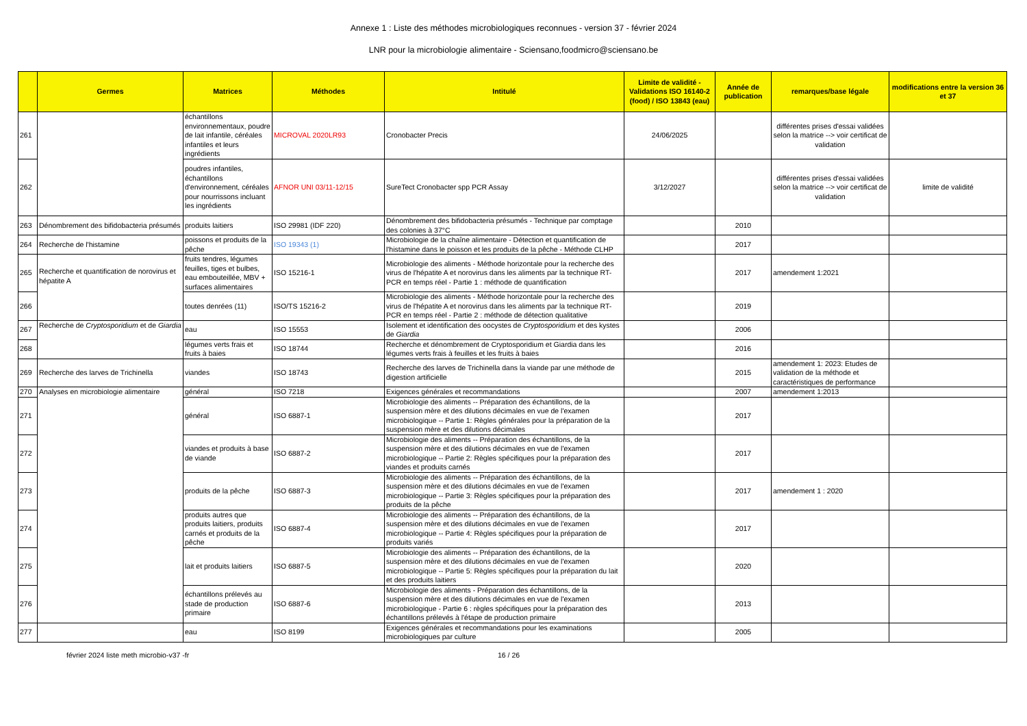Annexe 1 : Liste des méthodes microbiologiques reconnues - version 37 - février 2024
LNR pour la microbiologie alimentaire - Sciensano,foodmicro@sciensano.be
| | Germes | Matrices | Méthodes | Intitulé | Limite de validité - Validations ISO 16140-2 (food) / ISO 13843 (eau) | Année de publication | remarques/base légale | modifications entre la version 36 et 37 |
| --- | --- | --- | --- | --- | --- | --- | --- | --- |
| 261 | | échantillons environnementaux, poudre de lait infantile, céréales infantiles et leurs ingrédients | MICROVAL 2020LR93 | Cronobacter Precis | 24/06/2025 | | différentes prises d'essai validées selon la matrice --> voir certificat de validation | |
| 262 | | poudres infantiles, échantillons d'environnement, céréales pour nourrissons incluant les ingrédients | AFNOR UNI 03/11-12/15 | SureTect Cronobacter spp PCR Assay | 3/12/2027 | | différentes prises d'essai validées selon la matrice --> voir certificat de validation | limite de validité |
| 263 | Dénombrement des bifidobacteria présumés | produits laitiers | ISO 29981 (IDF 220) | Dénombrement des bifidobacteria présumés - Technique par comptage des colonies à 37°C | | 2010 | | |
| 264 | Recherche de l'histamine | poissons et produits de la pêche | ISO 19343 (1) | Microbiologie de la chaîne alimentaire - Détection et quantification de l'histamine dans le poisson et les produits de la pêche - Méthode CLHP | | 2017 | | |
| 265 | Recherche et quantification de norovirus et hépatite A | fruits tendres, légumes feuilles, tiges et bulbes, eau embouteillée, MBV + surfaces alimentaires | ISO 15216-1 | Microbiologie des aliments - Méthode horizontale pour la recherche des virus de l'hépatite A et norovirus dans les aliments par la technique RT-PCR en temps réel - Partie 1 : méthode de quantification | | 2017 | amendement 1:2021 | |
| 266 | | toutes denrées (11) | ISO/TS 15216-2 | Microbiologie des aliments - Méthode horizontale pour la recherche des virus de l'hépatite A et norovirus dans les aliments par la technique RT-PCR en temps réel - Partie 2 : méthode de détection qualitative | | 2019 | | |
| 267 | Recherche de Cryptosporidium et de Giardia | eau | ISO 15553 | Isolement et identification des oocystes de Cryptosporidium et des kystes de Giardia | | 2006 | | |
| 268 | | légumes verts frais et fruits à baies | ISO 18744 | Recherche et dénombrement de Cryptosporidium et Giardia dans les légumes verts frais à feuilles et les fruits à baies | | 2016 | | |
| 269 | Recherche des larves de Trichinella | viandes | ISO 18743 | Recherche des larves de Trichinella dans la viande par une méthode de digestion artificielle | | 2015 | amendement 1: 2023: Etudes de validation de la méthode et caractéristiques de performance | |
| 270 | Analyses en microbiologie alimentaire | général | ISO 7218 | Exigences générales et recommandations | | 2007 | amendement 1:2013 | |
| 271 | | général | ISO 6887-1 | Microbiologie des aliments -- Préparation des échantillons, de la suspension mère et des dilutions décimales en vue de l'examen microbiologique -- Partie 1: Règles générales pour la préparation de la suspension mère et des dilutions décimales | | 2017 | | |
| 272 | | viandes et produits à base de viande | ISO 6887-2 | Microbiologie des aliments -- Préparation des échantillons, de la suspension mère et des dilutions décimales en vue de l'examen microbiologique -- Partie 2: Règles spécifiques pour la préparation des viandes et produits carnés | | 2017 | | |
| 273 | | produits de la pêche | ISO 6887-3 | Microbiologie des aliments -- Préparation des échantillons, de la suspension mère et des dilutions décimales en vue de l'examen microbiologique -- Partie 3: Règles spécifiques pour la préparation des produits de la pêche | | 2017 | amendement 1 : 2020 | |
| 274 | | produits autres que produits laitiers, produits carnés et produits de la pêche | ISO 6887-4 | Microbiologie des aliments -- Préparation des échantillons, de la suspension mère et des dilutions décimales en vue de l'examen microbiologique -- Partie 4: Règles spécifiques pour la préparation de produits variés | | 2017 | | |
| 275 | | lait et produits laitiers | ISO 6887-5 | Microbiologie des aliments -- Préparation des échantillons, de la suspension mère et des dilutions décimales en vue de l'examen microbiologique -- Partie 5: Règles spécifiques pour la préparation du lait et des produits laitiers | | 2020 | | |
| 276 | | échantillons prélevés au stade de production primaire | ISO 6887-6 | Microbiologie des aliments - Préparation des échantillons, de la suspension mère et des dilutions décimales en vue de l'examen microbiologique - Partie 6 : règles spécifiques pour la préparation des échantillons prélevés à l'étape de production primaire | | 2013 | | |
| 277 | | eau | ISO 8199 | Exigences générales et recommandations pour les examinations microbiologiques par culture | | 2005 | | |
février 2024 liste meth microbio-v37 -fr 16 / 26